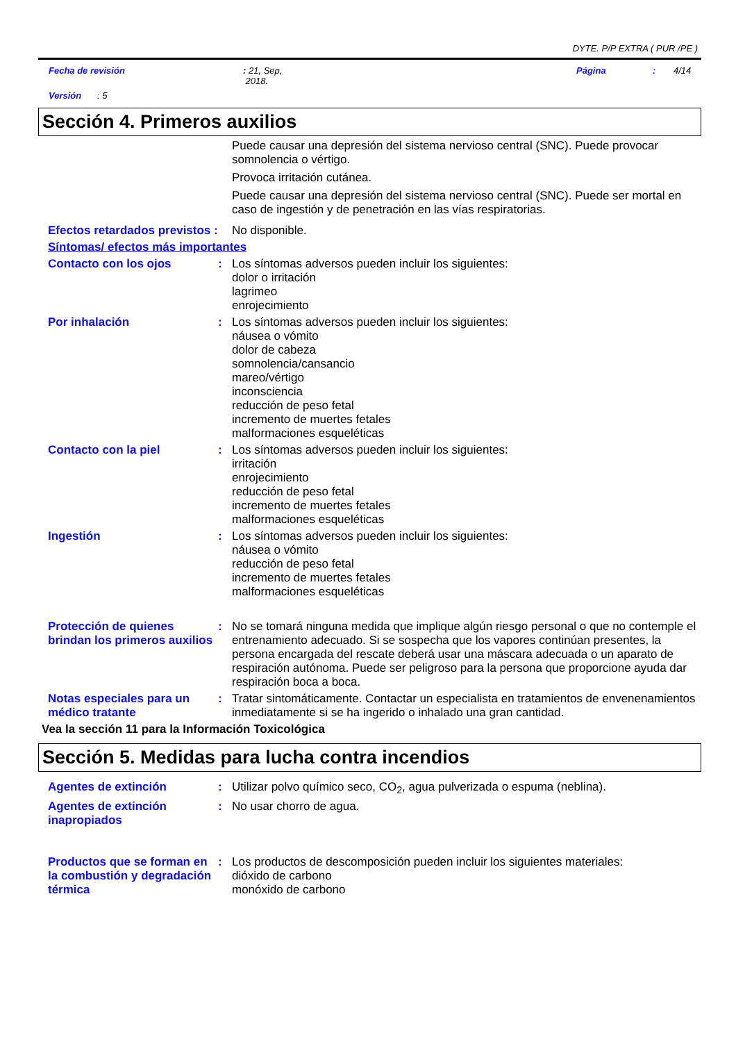DYTE. P/P EXTRA ( PUR /PE )
Fecha de revisión: 21, Sep,
2018. Página: 4/14
Versión: 5
Sección 4. Primeros auxilios
Puede causar una depresión del sistema nervioso central (SNC). Puede provocar somnolencia o vértigo.
Provoca irritación cutánea.
Puede causar una depresión del sistema nervioso central (SNC). Puede ser mortal en caso de ingestión y de penetración en las vías respiratorias.
Efectos retardados previstos :
No disponible.
Síntomas/ efectos más importantes
Contacto con los ojos :
Los síntomas adversos pueden incluir los siguientes:
dolor o irritación
lagrimeo
enrojecimiento
Por inhalación :
Los síntomas adversos pueden incluir los siguientes:
náusea o vómito
dolor de cabeza
somnolencia/cansancio
mareo/vértigo
inconsciencia
reducción de peso fetal
incremento de muertes fetales
malformaciones esqueléticas
Contacto con la piel :
Los síntomas adversos pueden incluir los siguientes:
irritación
enrojecimiento
reducción de peso fetal
incremento de muertes fetales
malformaciones esqueléticas
Ingestión :
Los síntomas adversos pueden incluir los siguientes:
náusea o vómito
reducción de peso fetal
incremento de muertes fetales
malformaciones esqueléticas
Protección de quienes brindan los primeros auxilios
:
No se tomará ninguna medida que implique algún riesgo personal o que no contemple el entrenamiento adecuado. Si se sospecha que los vapores continúan presentes, la persona encargada del rescate deberá usar una máscara adecuada o un aparato de respiración autónoma. Puede ser peligroso para la persona que proporcione ayuda dar respiración boca a boca.
Notas especiales para un médico tratante
:
Tratar sintomáticamente. Contactar un especialista en tratamientos de envenenamientos inmediatamente si se ha ingerido o inhalado una gran cantidad.
Vea la sección 11 para la Información Toxicológica
Sección 5. Medidas para lucha contra incendios
Agentes de extinción :
Utilizar polvo químico seco, CO<sub>2</sub>, agua pulverizada o espuma (neblina).
Agentes de extinción inapropiados
:
No usar chorro de agua.
Productos que se forman en la combustión y degradación térmica
:
Los productos de descomposición pueden incluir los siguientes materiales:
dióxido de carbono
monóxido de carbono